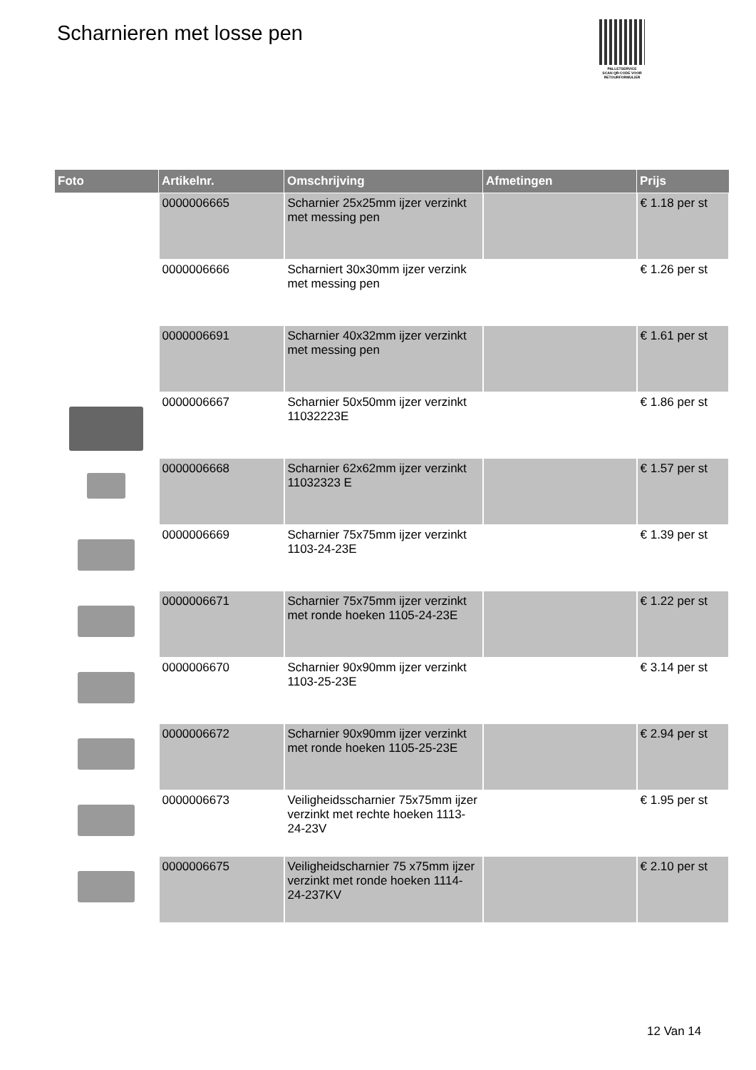Scharnieren met losse pen
PALLETSERVICE
SCAN QR-CODE VOOR RETOURFORMULIER
| Foto | Artikelnr. | Omschrijving | Afmetingen | Prijs |
| --- | --- | --- | --- | --- |
| | 0000006665 | Scharnier 25x25mm ijzer verzinkt met messing pen | | € 1.18 per st |
| | 0000006666 | Scharniert 30x30mm ijzer verzink met messing pen | | € 1.26 per st |
| | 0000006691 | Scharnier 40x32mm ijzer verzinkt met messing pen | | € 1.61 per st |
| | 0000006667 | Scharnier 50x50mm ijzer verzinkt 11032223E | | € 1.86 per st |
| | 0000006668 | Scharnier 62x62mm ijzer verzinkt 11032323 E | | € 1.57 per st |
| | 0000006669 | Scharnier 75x75mm ijzer verzinkt 1103-24-23E | | € 1.39 per st |
| | 0000006671 | Scharnier 75x75mm ijzer verzinkt met ronde hoeken 1105-24-23E | | € 1.22 per st |
| | 0000006670 | Scharnier 90x90mm ijzer verzinkt 1103-25-23E | | € 3.14 per st |
| | 0000006672 | Scharnier 90x90mm ijzer verzinkt met ronde hoeken 1105-25-23E | | € 2.94 per st |
| | 0000006673 | Veiligheidsscharnier 75x75mm ijzer verzinkt met rechte hoeken 1113-24-23V | | € 1.95 per st |
| | 0000006675 | Veiligheidscharnier 75 x75mm ijzer verzinkt met ronde hoeken 1114-24-237KV | | € 2.10 per st |
12 Van 14